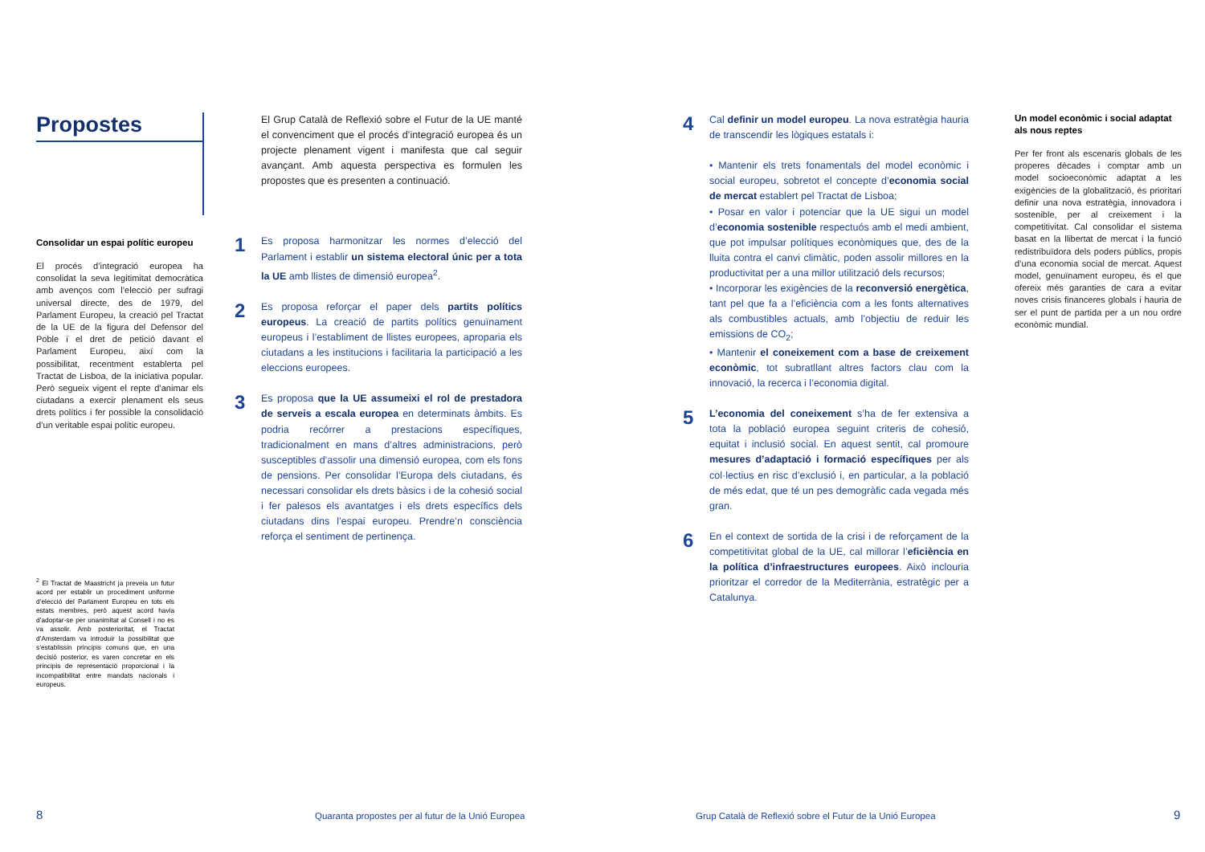Propostes
Consolidar un espai polític europeu
El procés d’integració europea ha consolidat la seva legitimitat democràtica amb avenços com l’elecció per sufragi universal directe, des de 1979, del Parlament Europeu, la creació pel Tractat de la UE de la figura del Defensor del Poble i el dret de petició davant el Parlament Europeu, així com la possibilitat, recentment establerta pel Tractat de Lisboa, de la iniciativa popular. Però segueix vigent el repte d’animar els ciutadans a exercir plenament els seus drets polítics i fer possible la consolidació d’un veritable espai polític europeu.
<sup>2</sup> El Tractat de Maastricht ja preveia un futur acord per establir un procediment uniforme d’elecció del Parlament Europeu en tots els estats membres, però aquest acord havia d’adoptar-se per unanimitat al Consell i no es va assolir. Amb posterioritat, el Tractat d’Amsterdam va introduir la possibilitat que s’establissin principis comuns que, en una decisió posterior, es varen concretar en els principis de representació proporcional i la incompatibilitat entre mandats nacionals i europeus.
El Grup Català de Reflexió sobre el Futur de la UE manté el convenciment que el procés d’integració europea és un projecte plenament vigent i manifesta que cal seguir avançant. Amb aquesta perspectiva es formulen les propostes que es presenten a continuació.
1
Es proposa harmonitzar les normes d’elecció del Parlament i establir un sistema electoral únic per a tota la UE amb llistes de dimensió europea<sup>2</sup>.
2
Es proposa reforçar el paper dels partits polítics europeus. La creació de partits polítics genuïnament europeus i l’establiment de llistes europees, aproparia els ciutadans a les institucions i facilitaria la participació a les eleccions europees.
3
Es proposa que la UE assumeixi el rol de prestadora de serveis a escala europea en determinats àmbits. Es podria recórrer a prestacions específiques, tradicionalment en mans d’altres administracions, però susceptibles d’assolir una dimensió europea, com els fons de pensions. Per consolidar l’Europa dels ciutadans, és necessari consolidar els drets bàsics i de la cohesió social i fer palesos els avantatges i els drets específics dels ciutadans dins l’espai europeu. Prendre’n consciència reforça el sentiment de pertinença.
4
Cal definir un model europeu. La nova estratègia hauria de transcendir les lògiques estatals i:
• Mantenir els trets fonamentals del model econòmic i social europeu, sobretot el concepte d’economia social de mercat establert pel Tractat de Lisboa;
• Posar en valor i potenciar que la UE sigui un model d’economia sostenible respectuós amb el medi ambient, que pot impulsar polítiques econòmiques que, des de la lluita contra el canvi climàtic, poden assolir millores en la productivitat per a una millor utilització dels recursos;
• Incorporar les exigències de la reconversió energètica, tant pel que fa a l’eficiència com a les fonts alternatives als combustibles actuals, amb l’objectiu de reduir les emissions de CO<sub>2</sub>;
• Mantenir el coneixement com a base de creixement econòmic, tot subratllant altres factors clau com la innovació, la recerca i l’economia digital.
5
L’economia del coneixement s’ha de fer extensiva a tota la població europea seguint criteris de cohesió, equitat i inclusió social. En aquest sentit, cal promoure mesures d’adaptació i formació específiques per als col·lectius en risc d’exclusió i, en particular, a la població de més edat, que té un pes demogràfic cada vegada més gran.
6
En el context de sortida de la crisi i de reforçament de la competitivitat global de la UE, cal millorar l’eficiència en la política d’infraestructures europees. Això inclouria prioritzar el corredor de la Mediterrània, estratègic per a Catalunya.
Un model econòmic i social adaptat als nous reptes
Per fer front als escenaris globals de les properes dècades i comptar amb un model socioeconòmic adaptat a les exigències de la globalització, és prioritari definir una nova estratègia, innovadora i sostenible, per al creixement i la competitivitat. Cal consolidar el sistema basat en la llibertat de mercat i la funció redistribuïdora dels poders públics, propis d’una economia social de mercat. Aquest model, genuïnament europeu, és el que ofereix més garanties de cara a evitar noves crisis financeres globals i hauria de ser el punt de partida per a un nou ordre econòmic mundial.
8
Quaranta propostes per al futur de la Unió Europea
Grup Català de Reflexió sobre el Futur de la Unió Europea
9